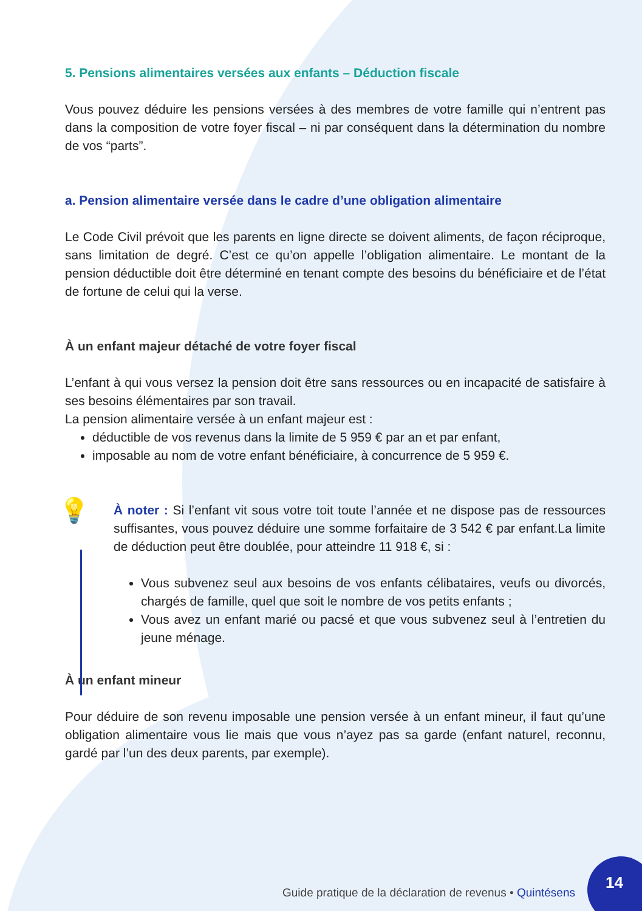5. Pensions alimentaires versées aux enfants – Déduction fiscale
Vous pouvez déduire les pensions versées à des membres de votre famille qui n’entrent pas dans la composition de votre foyer fiscal – ni par conséquent dans la détermination du nombre de vos “parts”.
a. Pension alimentaire versée dans le cadre d’une obligation alimentaire
Le Code Civil prévoit que les parents en ligne directe se doivent aliments, de façon réciproque, sans limitation de degré. C’est ce qu’on appelle l’obligation alimentaire. Le montant de la pension déductible doit être déterminé en tenant compte des besoins du bénéficiaire et de l’état de fortune de celui qui la verse.
À un enfant majeur détaché de votre foyer fiscal
L’enfant à qui vous versez la pension doit être sans ressources ou en incapacité de satisfaire à ses besoins élémentaires par son travail.
La pension alimentaire versée à un enfant majeur est :
déductible de vos revenus dans la limite de 5 959 € par an et par enfant,
imposable au nom de votre enfant bénéficiaire, à concurrence de 5 959 €.
💡
À noter : Si l’enfant vit sous votre toit toute l’année et ne dispose pas de ressources suffisantes, vous pouvez déduire une somme forfaitaire de 3 542 € par enfant.La limite de déduction peut être doublée, pour atteindre 11 918 €, si :
Vous subvenez seul aux besoins de vos enfants célibataires, veufs ou divorcés, chargés de famille, quel que soit le nombre de vos petits enfants ;
Vous avez un enfant marié ou pacsé et que vous subvenez seul à l’entretien du jeune ménage.
À un enfant mineur
Pour déduire de son revenu imposable une pension versée à un enfant mineur, il faut qu’une obligation alimentaire vous lie mais que vous n’ayez pas sa garde (enfant naturel, reconnu, gardé par l’un des deux parents, par exemple).
Guide pratique de la déclaration de revenus • Quintésens
14